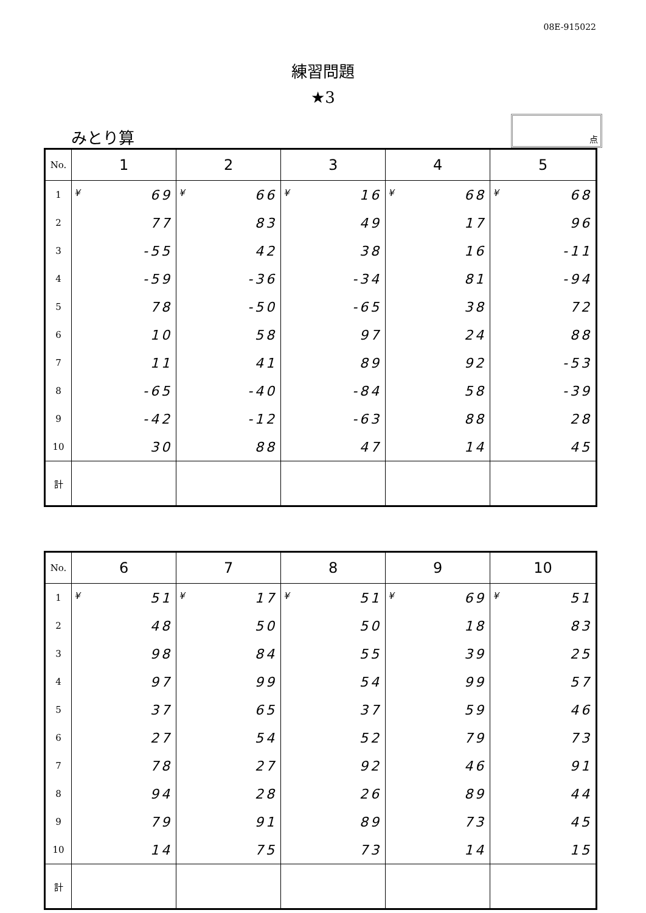08E-915022
練習問題
★3
みとり算
点
| No. | 1 | 2 | 3 | 4 | 5 |
| --- | --- | --- | --- | --- | --- |
| 1 | ¥ 69 | ¥ 66 | ¥ 16 | ¥ 68 | ¥ 68 |
| 2 | 77 | 83 | 49 | 17 | 96 |
| 3 | -55 | 42 | 38 | 16 | -11 |
| 4 | -59 | -36 | -34 | 81 | -94 |
| 5 | 78 | -50 | -65 | 38 | 72 |
| 6 | 10 | 58 | 97 | 24 | 88 |
| 7 | 11 | 41 | 89 | 92 | -53 |
| 8 | -65 | -40 | -84 | 58 | -39 |
| 9 | -42 | -12 | -63 | 88 | 28 |
| 10 | 30 | 88 | 47 | 14 | 45 |
| 計 | | | | | |
| No. | 6 | 7 | 8 | 9 | 10 |
| --- | --- | --- | --- | --- | --- |
| 1 | ¥ 51 | ¥ 17 | ¥ 51 | ¥ 69 | ¥ 51 |
| 2 | 48 | 50 | 50 | 18 | 83 |
| 3 | 98 | 84 | 55 | 39 | 25 |
| 4 | 97 | 99 | 54 | 99 | 57 |
| 5 | 37 | 65 | 37 | 59 | 46 |
| 6 | 27 | 54 | 52 | 79 | 73 |
| 7 | 78 | 27 | 92 | 46 | 91 |
| 8 | 94 | 28 | 26 | 89 | 44 |
| 9 | 79 | 91 | 89 | 73 | 45 |
| 10 | 14 | 75 | 73 | 14 | 15 |
| 計 | | | | | |